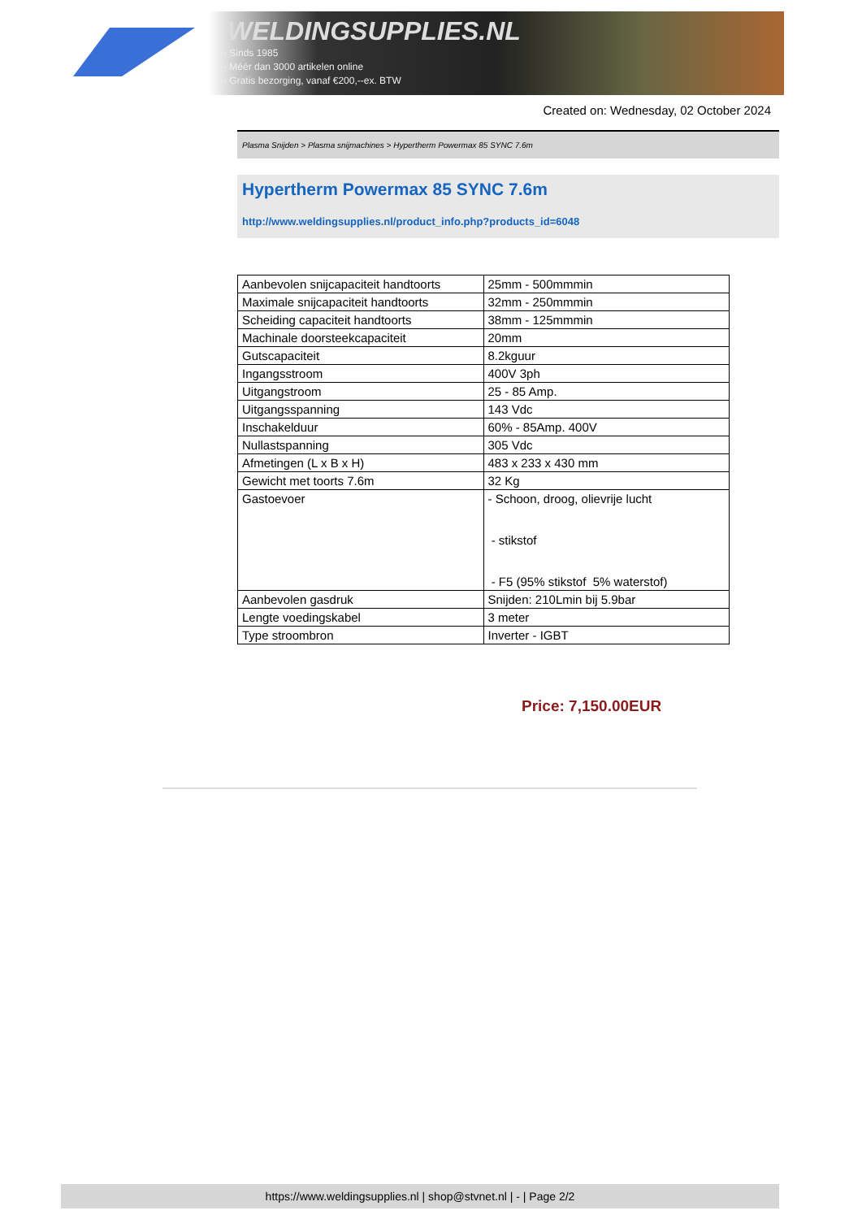WELDINGSUPPLIES.NL
- Sinds 1985
- Méér dan 3000 artikelen online
- Gratis bezorging, vanaf €200,--ex. BTW
Created on: Wednesday, 02 October 2024
Plasma Snijden > Plasma snijmachines > Hypertherm Powermax 85 SYNC 7.6m
Hypertherm Powermax 85 SYNC 7.6m
http://www.weldingsupplies.nl/product_info.php?products_id=6048
| Aanbevolen snijcapaciteit handtoorts | 25mm - 500mmmin |
| Maximale snijcapaciteit handtoorts | 32mm - 250mmmin |
| Scheiding capaciteit handtoorts | 38mm - 125mmmin |
| Machinale doorsteekcapaciteit | 20mm |
| Gutscapaciteit | 8.2kguur |
| Ingangsstroom | 400V 3ph |
| Uitgangstroom | 25 - 85 Amp. |
| Uitgangsspanning | 143 Vdc |
| Inschakelduur | 60% - 85Amp. 400V |
| Nullastspanning | 305 Vdc |
| Afmetingen (L x B x H) | 483 x 233 x 430 mm |
| Gewicht met toorts 7.6m | 32 Kg |
| Gastoevoer | - Schoon, droog, olievrije lucht - stikstof - F5 (95% stikstof 5% waterstof) |
| Aanbevolen gasdruk | Snijden: 210Lmin bij 5.9bar |
| Lengte voedingskabel | 3 meter |
| Type stroombron | Inverter - IGBT |
Price: 7,150.00EUR
https://www.weldingsupplies.nl | shop@stvnet.nl | - | Page 2/2